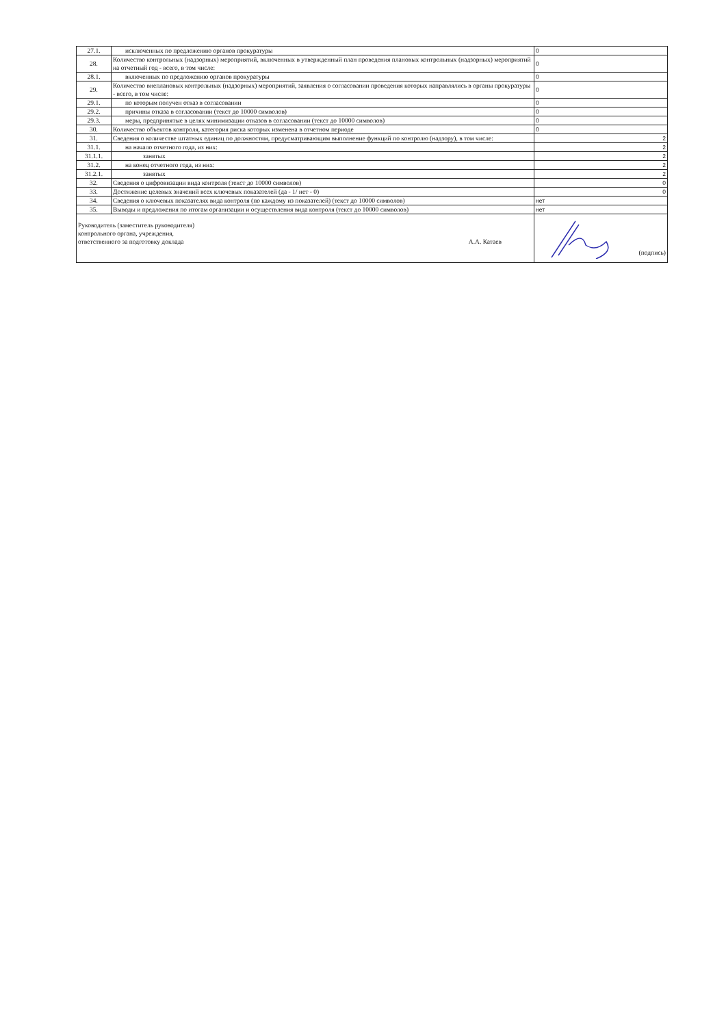| 27.1. | исключенных по предложению органов прокуратуры | 0 |
| 28. | Количество контрольных (надзорных) мероприятий, включенных в утвержденный план проведения плановых контрольных (надзорных) мероприятий на отчетный год - всего, в том числе: | 0 |
| 28.1. | включенных по предложению органов прокуратуры | 0 |
| 29. | Количество внеплановых контрольных (надзорных) мероприятий, заявления о согласовании проведения которых направлялись в органы прокуратуры - всего, в том числе: | 0 |
| 29.1. | по которым получен отказ в согласовании | 0 |
| 29.2. | причины отказа в согласовании (текст до 10000 символов) | 0 |
| 29.3. | меры, предпринятые в целях минимизации отказов в согласовании (текст до 10000 символов) | 0 |
| 30. | Количество объектов контроля, категория риска которых изменена в отчетном периоде | 0 |
| 31. | Сведения о количестве штатных единиц по должностям, предусматривающим выполнение функций по контролю (надзору), в том числе: | 2 |
| 31.1. | на начало отчетного года, из них: | 2 |
| 31.1.1. | занятых | 2 |
| 31.2. | на конец отчетного года, из них: | 2 |
| 31.2.1. | занятых | 2 |
| 32. | Сведения о цифровизации вида контроля (текст до 10000 символов) | 0 |
| 33. | Достижение целевых значений всех ключевых показателей (да - 1/ нет - 0) | 0 |
| 34. | Сведения о ключевых показателях вида контроля (по каждому из показателей) (текст до 10000 символов) | нет |
| 35. | Выводы и предложения по итогам организации и осуществления вида контроля (текст до 10000 символов) | нет |
| Руководитель (заместитель руководителя) контрольного органа, учреждения, ответственного за подготовку доклада А.А. Катаев | | (подпись) |